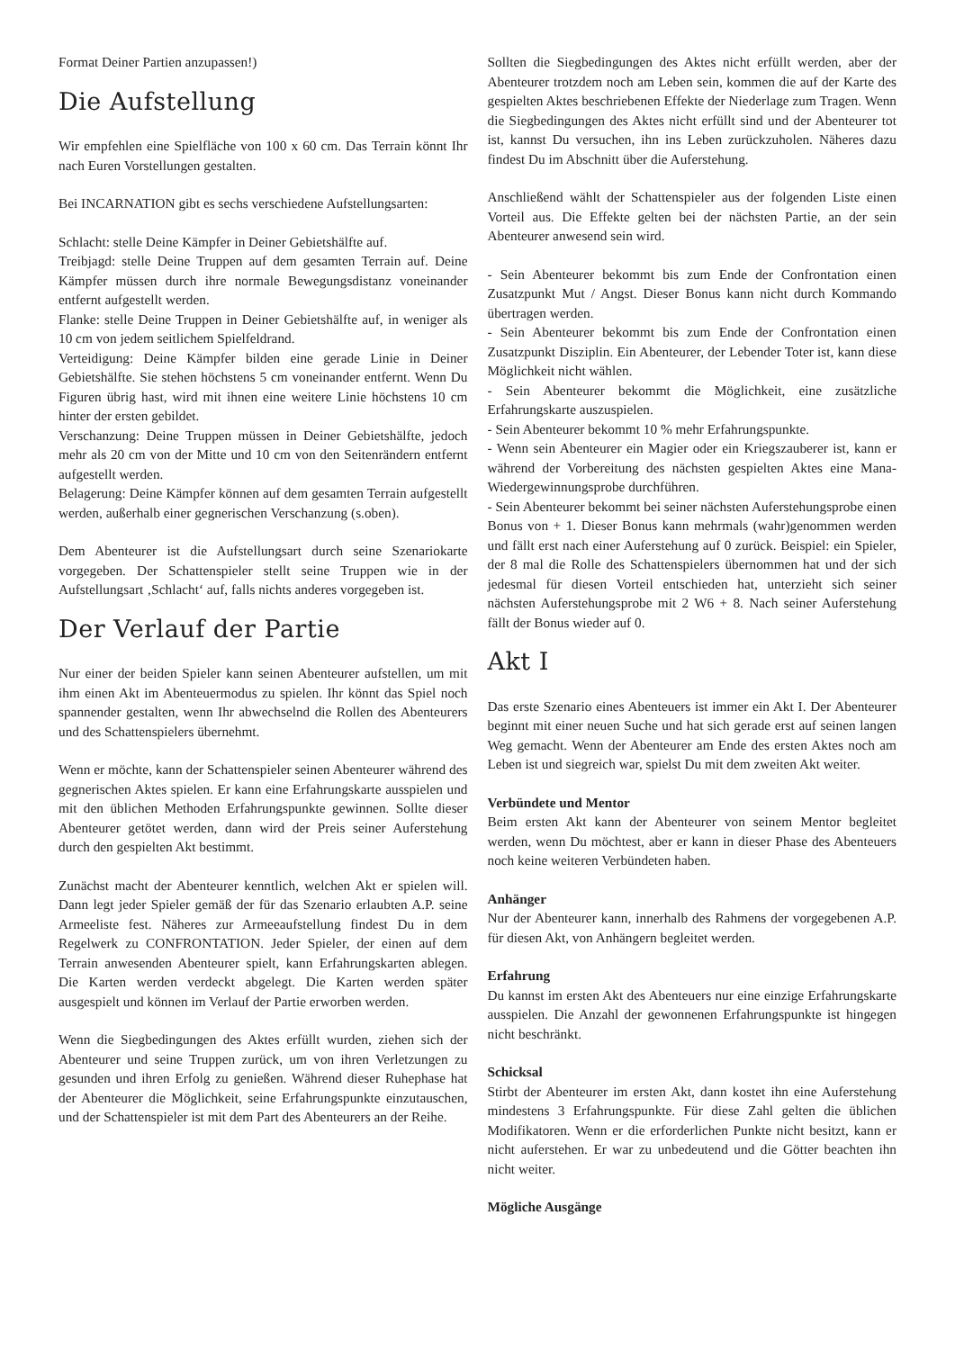Format Deiner Partien anzupassen!)
Die Aufstellung
Wir empfehlen eine Spielfläche von 100 x 60 cm. Das Terrain könnt Ihr nach Euren Vorstellungen gestalten.
Bei INCARNATION gibt es sechs verschiedene Aufstellungsarten:
Schlacht: stelle Deine Kämpfer in Deiner Gebietshälfte auf.
Treibjagd: stelle Deine Truppen auf dem gesamten Terrain auf. Deine Kämpfer müssen durch ihre normale Bewegungsdistanz voneinander entfernt aufgestellt werden.
Flanke: stelle Deine Truppen in Deiner Gebietshälfte auf, in weniger als 10 cm von jedem seitlichem Spielfeldrand.
Verteidigung: Deine Kämpfer bilden eine gerade Linie in Deiner Gebietshälfte. Sie stehen höchstens 5 cm voneinander entfernt. Wenn Du Figuren übrig hast, wird mit ihnen eine weitere Linie höchstens 10 cm hinter der ersten gebildet.
Verschanzung: Deine Truppen müssen in Deiner Gebietshälfte, jedoch mehr als 20 cm von der Mitte und 10 cm von den Seitenrändern entfernt aufgestellt werden.
Belagerung: Deine Kämpfer können auf dem gesamten Terrain aufgestellt werden, außerhalb einer gegnerischen Verschanzung (s.oben).
Dem Abenteurer ist die Aufstellungsart durch seine Szenariokarte vorgegeben. Der Schattenspieler stellt seine Truppen wie in der Aufstellungsart ‚Schlacht‘ auf, falls nichts anderes vorgegeben ist.
Der Verlauf der Partie
Nur einer der beiden Spieler kann seinen Abenteurer aufstellen, um mit ihm einen Akt im Abenteuermodus zu spielen. Ihr könnt das Spiel noch spannender gestalten, wenn Ihr abwechselnd die Rollen des Abenteurers und des Schattenspielers übernehmt.
Wenn er möchte, kann der Schattenspieler seinen Abenteurer während des gegnerischen Aktes spielen. Er kann eine Erfahrungskarte ausspielen und mit den üblichen Methoden Erfahrungspunkte gewinnen. Sollte dieser Abenteurer getötet werden, dann wird der Preis seiner Auferstehung durch den gespielten Akt bestimmt.
Zunächst macht der Abenteurer kenntlich, welchen Akt er spielen will. Dann legt jeder Spieler gemäß der für das Szenario erlaubten A.P. seine Armeeliste fest. Näheres zur Armeeaufstellung findest Du in dem Regelwerk zu CONFRONTATION. Jeder Spieler, der einen auf dem Terrain anwesenden Abenteurer spielt, kann Erfahrungskarten ablegen. Die Karten werden verdeckt abgelegt. Die Karten werden später ausgespielt und können im Verlauf der Partie erworben werden.
Wenn die Siegbedingungen des Aktes erfüllt wurden, ziehen sich der Abenteurer und seine Truppen zurück, um von ihren Verletzungen zu gesunden und ihren Erfolg zu genießen. Während dieser Ruhephase hat der Abenteurer die Möglichkeit, seine Erfahrungspunkte einzutauschen, und der Schattenspieler ist mit dem Part des Abenteurers an der Reihe.
Sollten die Siegbedingungen des Aktes nicht erfüllt werden, aber der Abenteurer trotzdem noch am Leben sein, kommen die auf der Karte des gespielten Aktes beschriebenen Effekte der Niederlage zum Tragen. Wenn die Siegbedingungen des Aktes nicht erfüllt sind und der Abenteurer tot ist, kannst Du versuchen, ihn ins Leben zurückzuholen. Näheres dazu findest Du im Abschnitt über die Auferstehung.
Anschließend wählt der Schattenspieler aus der folgenden Liste einen Vorteil aus. Die Effekte gelten bei der nächsten Partie, an der sein Abenteurer anwesend sein wird.
- Sein Abenteurer bekommt bis zum Ende der Confrontation einen Zusatzpunkt Mut / Angst. Dieser Bonus kann nicht durch Kommando übertragen werden.
- Sein Abenteurer bekommt bis zum Ende der Confrontation einen Zusatzpunkt Disziplin. Ein Abenteurer, der Lebender Toter ist, kann diese Möglichkeit nicht wählen.
- Sein Abenteurer bekommt die Möglichkeit, eine zusätzliche Erfahrungskarte auszuspielen.
- Sein Abenteurer bekommt 10 % mehr Erfahrungspunkte.
- Wenn sein Abenteurer ein Magier oder ein Kriegszauberer ist, kann er während der Vorbereitung des nächsten gespielten Aktes eine Mana-Wiedergewinnungsprobe durchführen.
- Sein Abenteurer bekommt bei seiner nächsten Auferstehungsprobe einen Bonus von + 1. Dieser Bonus kann mehrmals (wahr)genommen werden und fällt erst nach einer Auferstehung auf 0 zurück. Beispiel: ein Spieler, der 8 mal die Rolle des Schattenspielers übernommen hat und der sich jedesmal für diesen Vorteil entschieden hat, unterzieht sich seiner nächsten Auferstehungsprobe mit 2 W6 + 8. Nach seiner Auferstehung fällt der Bonus wieder auf 0.
Akt I
Das erste Szenario eines Abenteuers ist immer ein Akt I. Der Abenteurer beginnt mit einer neuen Suche und hat sich gerade erst auf seinen langen Weg gemacht. Wenn der Abenteurer am Ende des ersten Aktes noch am Leben ist und siegreich war, spielst Du mit dem zweiten Akt weiter.
Verbündete und Mentor
Beim ersten Akt kann der Abenteurer von seinem Mentor begleitet werden, wenn Du möchtest, aber er kann in dieser Phase des Abenteuers noch keine weiteren Verbündeten haben.
Anhänger
Nur der Abenteurer kann, innerhalb des Rahmens der vorgegebenen A.P. für diesen Akt, von Anhängern begleitet werden.
Erfahrung
Du kannst im ersten Akt des Abenteuers nur eine einzige Erfahrungskarte ausspielen. Die Anzahl der gewonnenen Erfahrungspunkte ist hingegen nicht beschränkt.
Schicksal
Stirbt der Abenteurer im ersten Akt, dann kostet ihn eine Auferstehung mindestens 3 Erfahrungspunkte. Für diese Zahl gelten die üblichen Modifikatoren. Wenn er die erforderlichen Punkte nicht besitzt, kann er nicht auferstehen. Er war zu unbedeutend und die Götter beachten ihn nicht weiter.
Mögliche Ausgänge